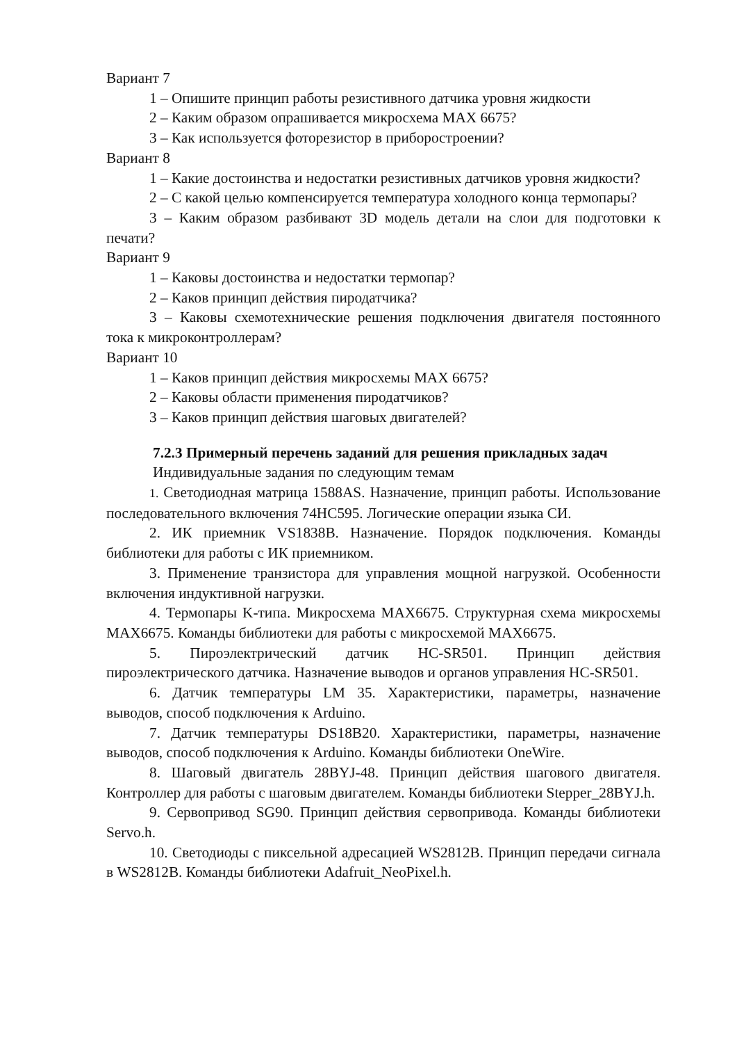Вариант 7
1 – Опишите принцип работы резистивного датчика уровня жидкости
2 – Каким образом опрашивается микросхема MAX 6675?
3 – Как используется фоторезистор в приборостроении?
Вариант 8
1 – Какие достоинства и недостатки резистивных датчиков уровня жидкости?
2 – С какой целью компенсируется температура холодного конца термопары?
3 – Каким образом разбивают 3D модель детали на слои для подготовки к печати?
Вариант 9
1 – Каковы достоинства и недостатки термопар?
2 – Каков принцип действия пиродатчика?
3 – Каковы схемотехнические решения подключения двигателя постоянного тока к микроконтроллерам?
Вариант 10
1 – Каков принцип действия микросхемы MAX 6675?
2 – Каковы области применения пиродатчиков?
3 – Каков принцип действия шаговых двигателей?
7.2.3 Примерный перечень заданий для решения прикладных задач
Индивидуальные задания по следующим темам
1. Светодиодная матрица 1588AS. Назначение, принцип работы. Использование последовательного включения 74HC595. Логические операции языка СИ.
2. ИК приемник VS1838B. Назначение. Порядок подключения. Команды библиотеки для работы с ИК приемником.
3. Применение транзистора для управления мощной нагрузкой. Особенности включения индуктивной нагрузки.
4. Термопары K-типа. Микросхема MAX6675. Структурная схема микросхемы MAX6675. Команды библиотеки для работы с микросхемой MAX6675.
5. Пироэлектрический датчик HC-SR501. Принцип действия пироэлектрического датчика. Назначение выводов и органов управления HC-SR501.
6. Датчик температуры LM 35. Характеристики, параметры, назначение выводов, способ подключения к Arduino.
7. Датчик температуры DS18B20. Характеристики, параметры, назначение выводов, способ подключения к Arduino. Команды библиотеки OneWire.
8. Шаговый двигатель 28BYJ-48. Принцип действия шагового двигателя. Контроллер для работы с шаговым двигателем. Команды библиотеки Stepper_28BYJ.h.
9. Сервопривод SG90. Принцип действия сервопривода. Команды библиотеки Servo.h.
10. Светодиоды с пиксельной адресацией WS2812B. Принцип передачи сигнала в WS2812B. Команды библиотеки Adafruit_NeoPixel.h.